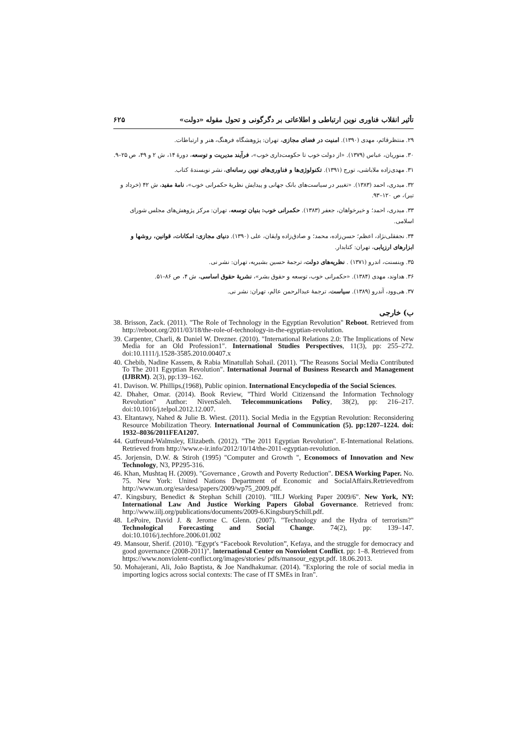تأثیر انقلاب فناوری نوین ارتباطی و اطلاعاتی بر دگرگونی و تحول مقوله «دولت» ۶۲۵
۲۹. منتظرقائم، مهدی (۱۳۹۰). امنیت در فضای مجازی، تهران: پژوهشگاه فرهنگ، هنر و ارتباطات.
۳۰. منوریان، عباس (۱۳۷۹). «از دولت خوب تا حکومت‌داری خوب»، فرآیند مدیریت و توسعه، دورۀ ۱۴، ش ۲ و ۴۹، ص ۲۵–۹.
۳۱. مهدی‌زاده ملاباشی، تورج (۱۳۹۱). تکنولوژی‌ها و فناوری‌های نوین رسانه‌ای، نشر نویسندۀ کتاب.
۳۲. میدری، احمد (۱۳۸۳). «تغییر در سیاست‌های بانک جهانی و پیدایش نظریۀ حکمرانی خوب»، نامۀ مفید، ش ۴۲ (خرداد و تیر)، ص ۱۲۰–۹۳.
۳۳. میدری، احمد؛ و خیرخواهان، جعفر (۱۳۸۳). حکمرانی خوب: بنیان توسعه، تهران: مرکز پژوهش‌های مجلس شورای اسلامی.
۳۴. نجفقلی‌نژاد، اعظم؛ حسن‌زاده، محمد؛ و صادق‌زاده وایقان، علی (۱۳۹۰). دنیای مجازی: امکانات، قوانین، روشها و ابزارهای ارزیابی، تهران: کتابدار.
۳۵. وینسنت، اندرو (۱۳۷۱) . نظریه‌های دولت، ترجمۀ حسین بشیریه، تهران: نشر نی.
۳۶. هداوند، مهدی (۱۳۸۴). «حکمرانی خوب، توسعه و حقوق بشر»، نشریۀ حقوق اساسی، ش ۴، ص ۸۶–۵۱.
۳۷. هی‌وود، آندرو (۱۳۸۹). سیاست، ترجمۀ عبدالرحمن عالم، تهران: نشر نی.
ب) خارجی
38. Brisson, Zack. (2011). "The Role of Technology in the Egyptian Revolution" Reboot. Retrieved from http://reboot.org/2011/03/18/the-role-of-technology-in-the-egyptian-revolution.
39. Carpenter, Charli, & Daniel W. Drezner. (2010). "International Relations 2.0: The Implications of New Media for an Old Profession1". International Studies Perspectives, 11(3), pp: 255–272. doi:10.1111/j.1528-3585.2010.00407.x
40. Chebib, Nadine Kassem, & Rabia Minatullah Sohail. (2011). "The Reasons Social Media Contributed To The 2011 Egyptian Revolution". International Journal of Business Research and Management (IJBRM). 2(3), pp:139–162.
41. Davison. W. Phillips,(1968), Public opinion. International Encyclopedia of the Social Sciences.
42. Dhaher, Omar. (2014). Book Review, "Third World Citizensand the Information Technology Revolution" Author: NivenSaleh. Telecommunications Policy, 38(2), pp: 216–217. doi:10.1016/j.telpol.2012.12.007.
43. Eltantawy, Nahed & Julie B. Wiest. (2011). Social Media in the Egyptian Revolution: Reconsidering Resource Mobilization Theory. International Journal of Communication (5). pp:1207–1224. doi: 1932–8036/2011FEA1207.
44. Gutfreund-Walmsley, Elizabeth. (2012). "The 2011 Egyptian Revolution". E-International Relations. Retrieved from http://www.e-ir.info/2012/10/14/the-2011-egyptian-revolution.
45. Jorjensin, D.W. & Stiroh (1995) "Computer and Growth ", Economocs of Innovation and New Technology, N3, PP295-316.
46. Khan, Mushtaq H. (2009). "Governance , Growth and Poverty Reduction". DESA Working Paper. No. 75. New York: United Nations Department of Economic and SocialAffairs.Retrievedfrom http://www.un.org/esa/desa/papers/2009/wp75_2009.pdf.
47. Kingsbury, Benedict & Stephan Schill (2010). "IILJ Working Paper 2009/6". New York, NY: International Law And Justice Working Papers Global Governance. Retrieved from: http://www.iilj.org/publications/documents/2009-6.KingsburySchill.pdf.
48. LePoire, David J. & Jerome C. Glenn. (2007). "Technology and the Hydra of terrorism?" Technological Forecasting and Social Change. 74(2), pp: 139–147. doi:10.1016/j.techfore.2006.01.002
49. Mansour, Sherif. (2010). "Egypt's “Facebook Revolution”, Kefaya, and the struggle for democracy and good governance (2008-2011)". International Center on Nonviolent Conflict. pp: 1–8. Retrieved from https://www.nonviolent-conflict.org/images/stories/ pdfs/mansour_egypt.pdf. 18.06.2013.
50. Mohajerani, Ali, João Baptista, & Joe Nandhakumar. (2014). "Exploring the role of social media in importing logics across social contexts: The case of IT SMEs in Iran".